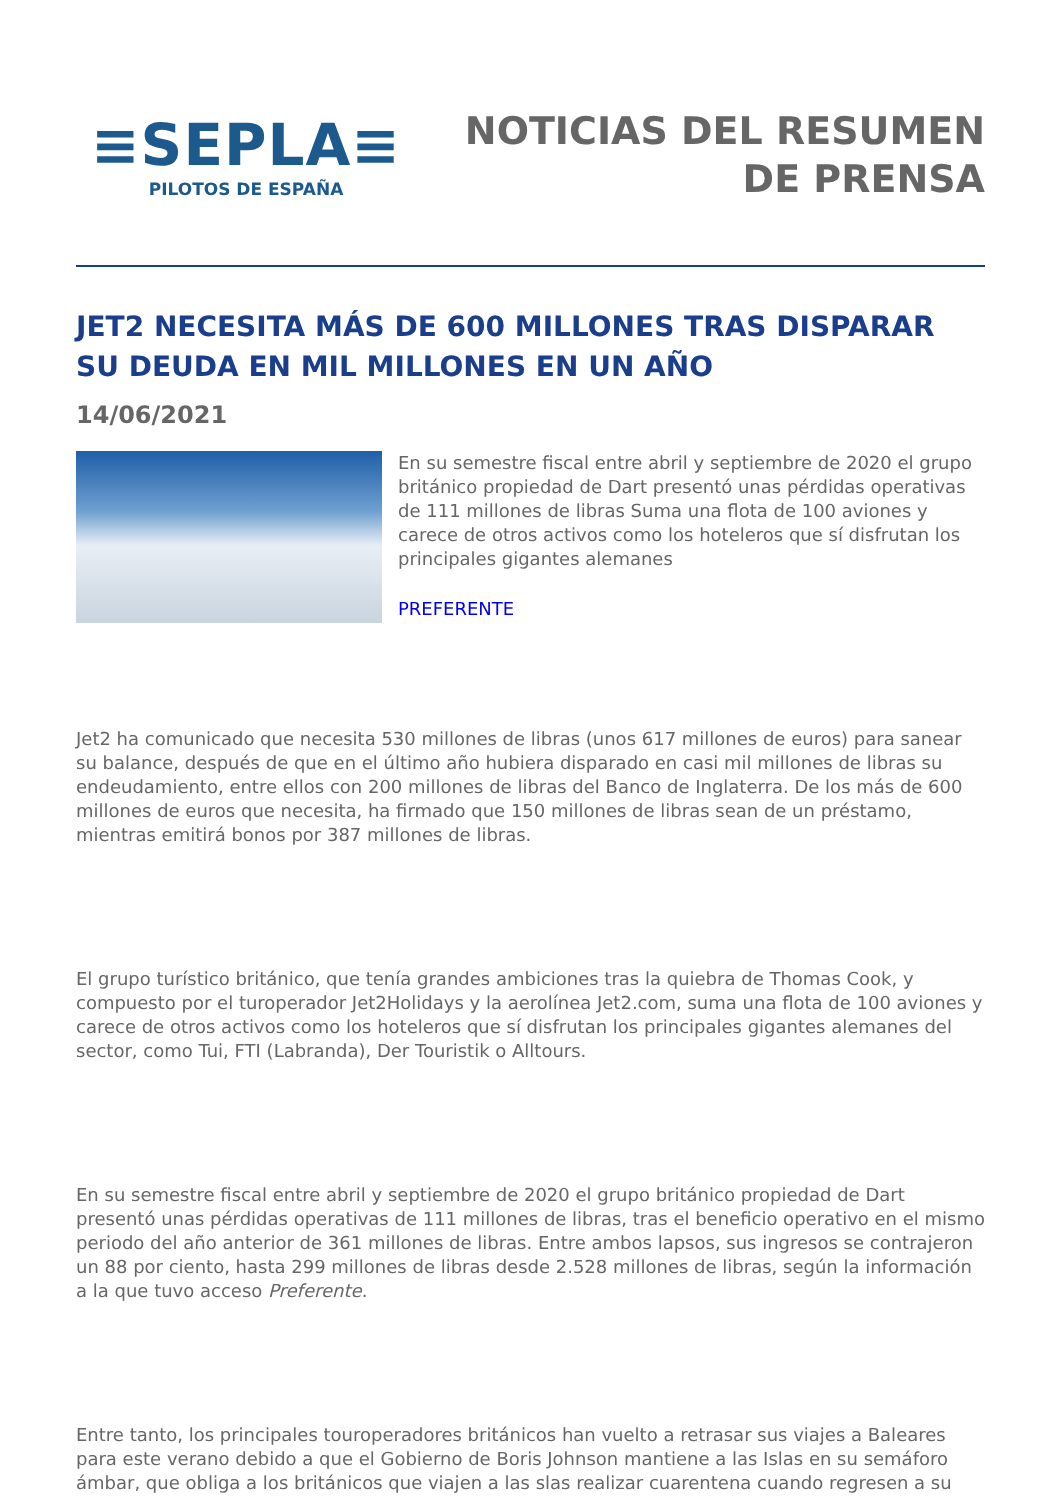≡SEPLA≡
PILOTOS DE ESPAÑA
NOTICIAS DEL RESUMEN
DE PRENSA
JET2 NECESITA MÁS DE 600 MILLONES TRAS DISPARAR SU DEUDA EN MIL MILLONES EN UN AÑO
14/06/2021
En su semestre fiscal entre abril y septiembre de 2020 el grupo británico propiedad de Dart presentó unas pérdidas operativas de 111 millones de libras Suma una flota de 100 aviones y carece de otros activos como los hoteleros que sí disfrutan los principales gigantes alemanes
PREFERENTE
Jet2 ha comunicado que necesita 530 millones de libras (unos 617 millones de euros) para sanear su balance, después de que en el último año hubiera disparado en casi mil millones de libras su endeudamiento, entre ellos con 200 millones de libras del Banco de Inglaterra. De los más de 600 millones de euros que necesita, ha firmado que 150 millones de libras sean de un préstamo, mientras emitirá bonos por 387 millones de libras.
El grupo turístico británico, que tenía grandes ambiciones tras la quiebra de Thomas Cook, y compuesto por el turoperador Jet2Holidays y la aerolínea Jet2.com, suma una flota de 100 aviones y carece de otros activos como los hoteleros que sí disfrutan los principales gigantes alemanes del sector, como Tui, FTI (Labranda), Der Touristik o Alltours.
En su semestre fiscal entre abril y septiembre de 2020 el grupo británico propiedad de Dart presentó unas pérdidas operativas de 111 millones de libras, tras el beneficio operativo en el mismo periodo del año anterior de 361 millones de libras. Entre ambos lapsos, sus ingresos se contrajeron un 88 por ciento, hasta 299 millones de libras desde 2.528 millones de libras, según la información a la que tuvo acceso Preferente.
Entre tanto, los principales touroperadores británicos han vuelto a retrasar sus viajes a Baleares para este verano debido a que el Gobierno de Boris Johnson mantiene a las Islas en su semáforo ámbar, que obliga a los británicos que viajen a las slas realizar cuarentena cuando regresen a su